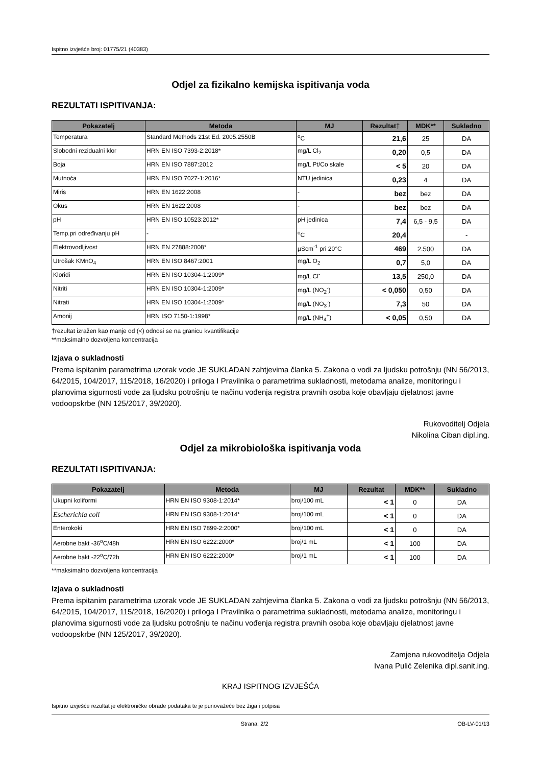Ispitno izvješće broj: 01775/21 (40383)
Odjel za fizikalno kemijska ispitivanja voda
REZULTATI ISPITIVANJA:
| Pokazatelj | Metoda | MJ | Rezultat† | MDK** | Sukladno |
| --- | --- | --- | --- | --- | --- |
| Temperatura | Standard Methods 21st Ed. 2005.2550B | <sup>o</sup> C | 21,6 | 25 | DA |
| Slobodni rezidualni klor | HRN EN ISO 7393-2:2018* | mg/L Cl<sub>2</sub> | 0,20 | 0,5 | DA |
| Boja | HRN EN ISO 7887:2012 | mg/L Pt/Co skale | < 5 | 20 | DA |
| Mutnoća | HRN EN ISO 7027-1:2016* | NTU jedinica | 0,23 | 4 | DA |
| Miris | HRN EN 1622:2008 | - | bez | bez | DA |
| Okus | HRN EN 1622:2008 | - | bez | bez | DA |
| pH | HRN EN ISO 10523:2012* | pH jedinica | 7,4 | 6,5 - 9,5 | DA |
| Temp.pri određivanju pH | - | <sup>o</sup> C | 20,4 | | - |
| Elektrovodljivost | HRN EN 27888:2008* | µScm<sup>-1</sup> pri 20°C | 469 | 2.500 | DA |
| Utrošak KMnO<sub>4</sub> | HRN EN ISO 8467:2001 | mg/L O<sub>2</sub> | 0,7 | 5,0 | DA |
| Kloridi | HRN EN ISO 10304-1:2009* | mg/L Cl<sup>-</sup> | 13,5 | 250,0 | DA |
| Nitriti | HRN EN ISO 10304-1:2009* | mg/L (NO<sub>2</sub><sup>-</sup>) | < 0,050 | 0,50 | DA |
| Nitrati | HRN EN ISO 10304-1:2009* | mg/L (NO<sub>3</sub><sup>-</sup>) | 7,3 | 50 | DA |
| Amonij | HRN ISO 7150-1:1998* | mg/L (NH<sub>4</sub><sup>+</sup>) | < 0,05 | 0,50 | DA |
†rezultat izražen kao manje od (<) odnosi se na granicu kvantifikacije
**maksimalno dozvoljena koncentracija
Izjava o sukladnosti
Prema ispitanim parametrima uzorak vode JE SUKLADAN zahtjevima članka 5. Zakona o vodi za ljudsku potrošnju (NN 56/2013, 64/2015, 104/2017, 115/2018, 16/2020) i priloga I Pravilnika o parametrima sukladnosti, metodama analize, monitoringu i planovima sigurnosti vode za ljudsku potrošnju te načinu vođenja registra pravnih osoba koje obavljaju djelatnost javne vodoopskrbe (NN 125/2017, 39/2020).
Rukovoditelj Odjela
Nikolina Ciban dipl.ing.
Odjel za mikrobiološka ispitivanja voda
REZULTATI ISPITIVANJA:
| Pokazatelj | Metoda | MJ | Rezultat | MDK** | Sukladno |
| --- | --- | --- | --- | --- | --- |
| Ukupni koliformi | HRN EN ISO 9308-1:2014* | broj/100 mL | < 1 | 0 | DA |
| Escherichia coli | HRN EN ISO 9308-1:2014* | broj/100 mL | < 1 | 0 | DA |
| Enterokoki | HRN EN ISO 7899-2:2000* | broj/100 mL | < 1 | 0 | DA |
| Aerobne bakt -36<sup>o</sup>C/48h | HRN EN ISO 6222:2000* | broj/1 mL | < 1 | 100 | DA |
| Aerobne bakt -22<sup>o</sup>C/72h | HRN EN ISO 6222:2000* | broj/1 mL | < 1 | 100 | DA |
**maksimalno dozvoljena koncentracija
Izjava o sukladnosti
Prema ispitanim parametrima uzorak vode JE SUKLADAN zahtjevima članka 5. Zakona o vodi za ljudsku potrošnju (NN 56/2013, 64/2015, 104/2017, 115/2018, 16/2020) i priloga I Pravilnika o parametrima sukladnosti, metodama analize, monitoringu i planovima sigurnosti vode za ljudsku potrošnju te načinu vođenja registra pravnih osoba koje obavljaju djelatnost javne vodoopskrbe (NN 125/2017, 39/2020).
Zamjena rukovoditelja Odjela
Ivana Pulić Zelenika dipl.sanit.ing.
KRAJ ISPITNOG IZVJEŠĆA
Ispitno izvješće rezultat je elektroničke obrade podataka te je punovažeće bez žiga i potpisa
Strana: 2/2 OB-LV-01/13